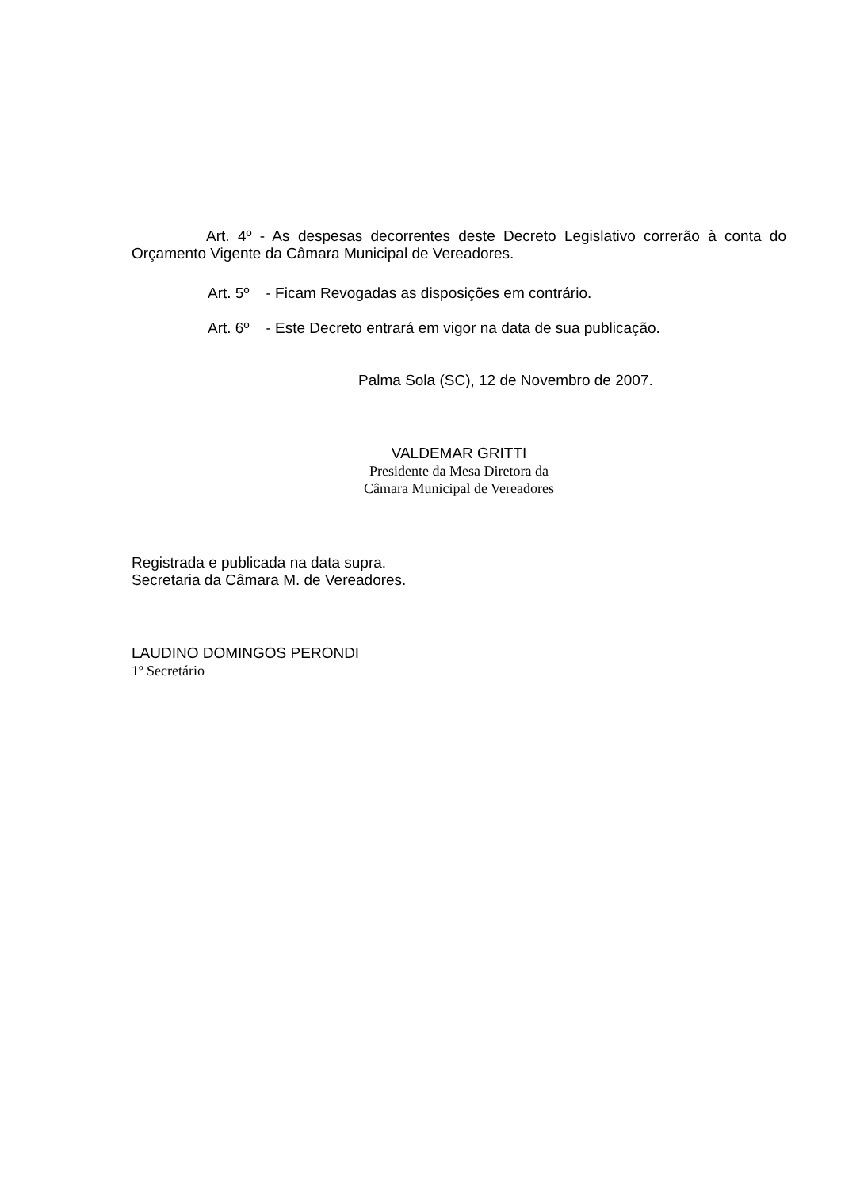Art. 4º - As despesas decorrentes deste Decreto Legislativo correrão à conta do Orçamento Vigente da Câmara Municipal de Vereadores.
Art. 5º - Ficam Revogadas as disposições em contrário.
Art. 6º - Este Decreto entrará em vigor na data de sua publicação.
Palma Sola (SC), 12 de Novembro de 2007.
VALDEMAR GRITTI
Presidente da Mesa Diretora da
Câmara Municipal de Vereadores
Registrada e publicada na data supra.
Secretaria da Câmara M. de Vereadores.
LAUDINO DOMINGOS PERONDI
1º Secretário